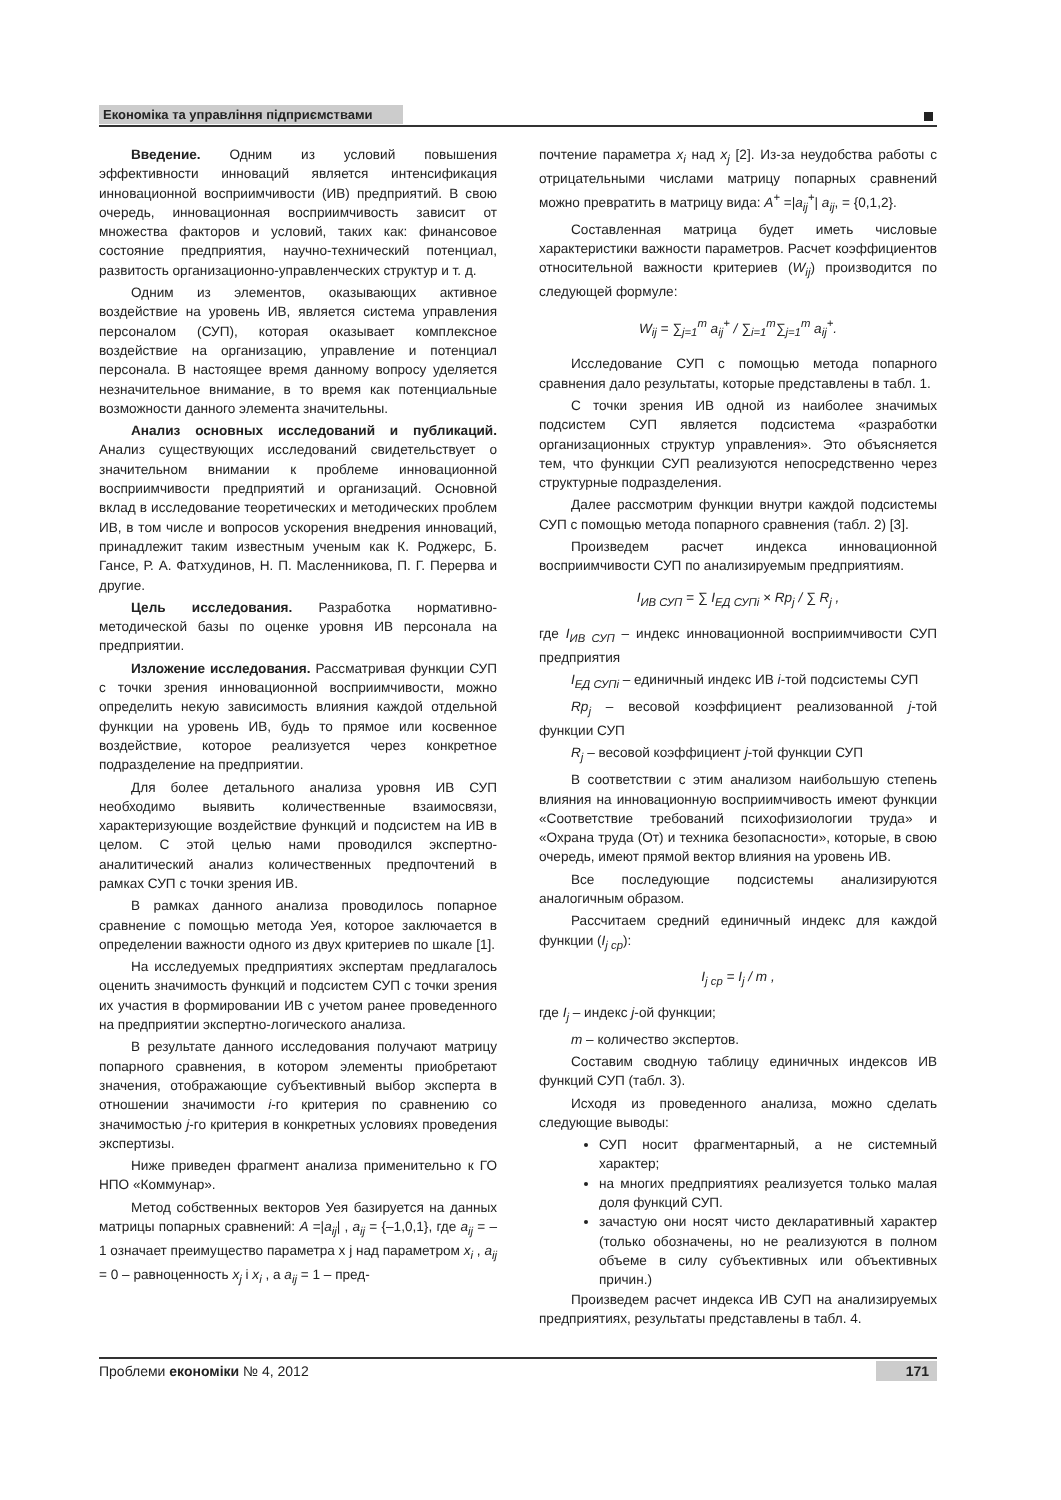Економіка та управління підприємствами
Введение. Одним из условий повышения эффективности инноваций является интенсификация инновационной восприимчивости (ИВ) предприятий. В свою очередь, инновационная восприимчивость зависит от множества факторов и условий, таких как: финансовое состояние предприятия, научно-технический потенциал, развитость организационно-управленческих структур и т. д.
Одним из элементов, оказывающих активное воздействие на уровень ИВ, является система управления персоналом (СУП), которая оказывает комплексное воздействие на организацию, управление и потенциал персонала. В настоящее время данному вопросу уделяется незначительное внимание, в то время как потенциальные возможности данного элемента значительны.
Анализ основных исследований и публикаций. Анализ существующих исследований свидетельствует о значительном внимании к проблеме инновационной восприимчивости предприятий и организаций. Основной вклад в исследование теоретических и методических проблем ИВ, в том числе и вопросов ускорения внедрения инноваций, принадлежит таким известным ученым как К. Роджерс, Б. Гансе, Р. А. Фатхудинов, Н. П. Масленникова, П. Г. Перерва и другие.
Цель исследования. Разработка нормативно-методической базы по оценке уровня ИВ персонала на предприятии.
Изложение исследования. Рассматривая функции СУП с точки зрения инновационной восприимчивости, можно определить некую зависимость влияния каждой отдельной функции на уровень ИВ, будь то прямое или косвенное воздействие, которое реализуется через конкретное подразделение на предприятии.
Для более детального анализа уровня ИВ СУП необходимо выявить количественные взаимосвязи, характеризующие воздействие функций и подсистем на ИВ в целом. С этой целью нами проводился экспертно-аналитический анализ количественных предпочтений в рамках СУП с точки зрения ИВ.
В рамках данного анализа проводилось попарное сравнение с помощью метода Уея, которое заключается в определении важности одного из двух критериев по шкале [1].
На исследуемых предприятиях экспертам предлагалось оценить значимость функций и подсистем СУП с точки зрения их участия в формировании ИВ с учетом ранее проведенного на предприятии экспертно-логического анализа.
В результате данного исследования получают матрицу попарного сравнения, в котором элементы приобретают значения, отображающие субъективный выбор эксперта в отношении значимости i-го критерия по сравнению со значимостью j-го критерия в конкретных условиях проведения экспертизы.
Ниже приведен фрагмент анализа применительно к ГО НПО «Коммунар».
Метод собственных векторов Уея базируется на данных матрицы попарных сравнений: A =|a<sub>ij</sub>| , a<sub>ij</sub> = {–1,0,1}, где a<sub>ij</sub> = –1 означает преимущество параметра x j над параметром x<sub>i</sub> , a<sub>ij</sub> = 0 – равноценность x<sub>j</sub> і x<sub>i</sub> , а a<sub>ij</sub> = 1 – пред-
почтение параметра x<sub>i</sub> над x<sub>j</sub> [2]. Из-за неудобства работы с отрицательными числами матрицу попарных сравнений можно превратить в матрицу вида: A<sup>+</sup> =|a<sub>ij</sub><sup>+</sup>| a<sub>ij</sub>, = {0,1,2}.
Составленная матрица будет иметь числовые характеристики важности параметров. Расчет коэффициентов относительной важности критериев (W<sub>ij</sub>) производится по следующей формуле:
W<sub>ij</sub> = ∑<sub>j=1</sub><sup>m</sup> a<sub>ij</sub><sup>+</sup> / ∑<sub>i=1</sub><sup>m</sup>∑<sub>j=1</sub><sup>m</sup> a<sub>ij</sub><sup>+</sup>.
Исследование СУП с помощью метода попарного сравнения дало результаты, которые представлены в табл. 1.
С точки зрения ИВ одной из наиболее значимых подсистем СУП является подсистема «разработки организационных структур управления». Это объясняется тем, что функции СУП реализуются непосредственно через структурные подразделения.
Далее рассмотрим функции внутри каждой подсистемы СУП с помощью метода попарного сравнения (табл. 2) [3].
Произведем расчет индекса инновационной восприимчивости СУП по анализируемым предприятиям.
I<sub>ИВ СУП</sub> = ∑ I<sub>ЕД СУПi</sub> × Rp<sub>j</sub> / ∑ R<sub>j</sub> ,
где I<sub>ИВ СУП</sub> – индекс инновационной восприимчивости СУП предприятия
I<sub>ЕД СУПi</sub> – единичный индекс ИВ i-той подсистемы СУП
Rp<sub>j</sub> – весовой коэффициент реализованной j-той функции СУП
R<sub>j</sub> – весовой коэффициент j-той функции СУП
В соответствии с этим анализом наибольшую степень влияния на инновационную восприимчивость имеют функции «Соответствие требований психофизиологии труда» и «Охрана труда (От) и техника безопасности», которые, в свою очередь, имеют прямой вектор влияния на уровень ИВ.
Все последующие подсистемы анализируются аналогичным образом.
Рассчитаем средний единичный индекс для каждой функции (I<sub>j ср</sub>):
I<sub>j ср</sub> = I<sub>j</sub> / m ,
где I<sub>j</sub> – индекс j-ой функции;
m – количество экспертов.
Составим сводную таблицу единичных индексов ИВ функций СУП (табл. 3).
Исходя из проведенного анализа, можно сделать следующие выводы:
СУП носит фрагментарный, а не системный характер;
на многих предприятиях реализуется только малая доля функций СУП.
зачастую они носят чисто декларативный характер (только обозначены, но не реализуются в полном объеме в силу субъективных или объективных причин.)
Произведем расчет индекса ИВ СУП на анализируемых предприятиях, результаты представлены в табл. 4.
Проблеми економіки № 4, 2012 171